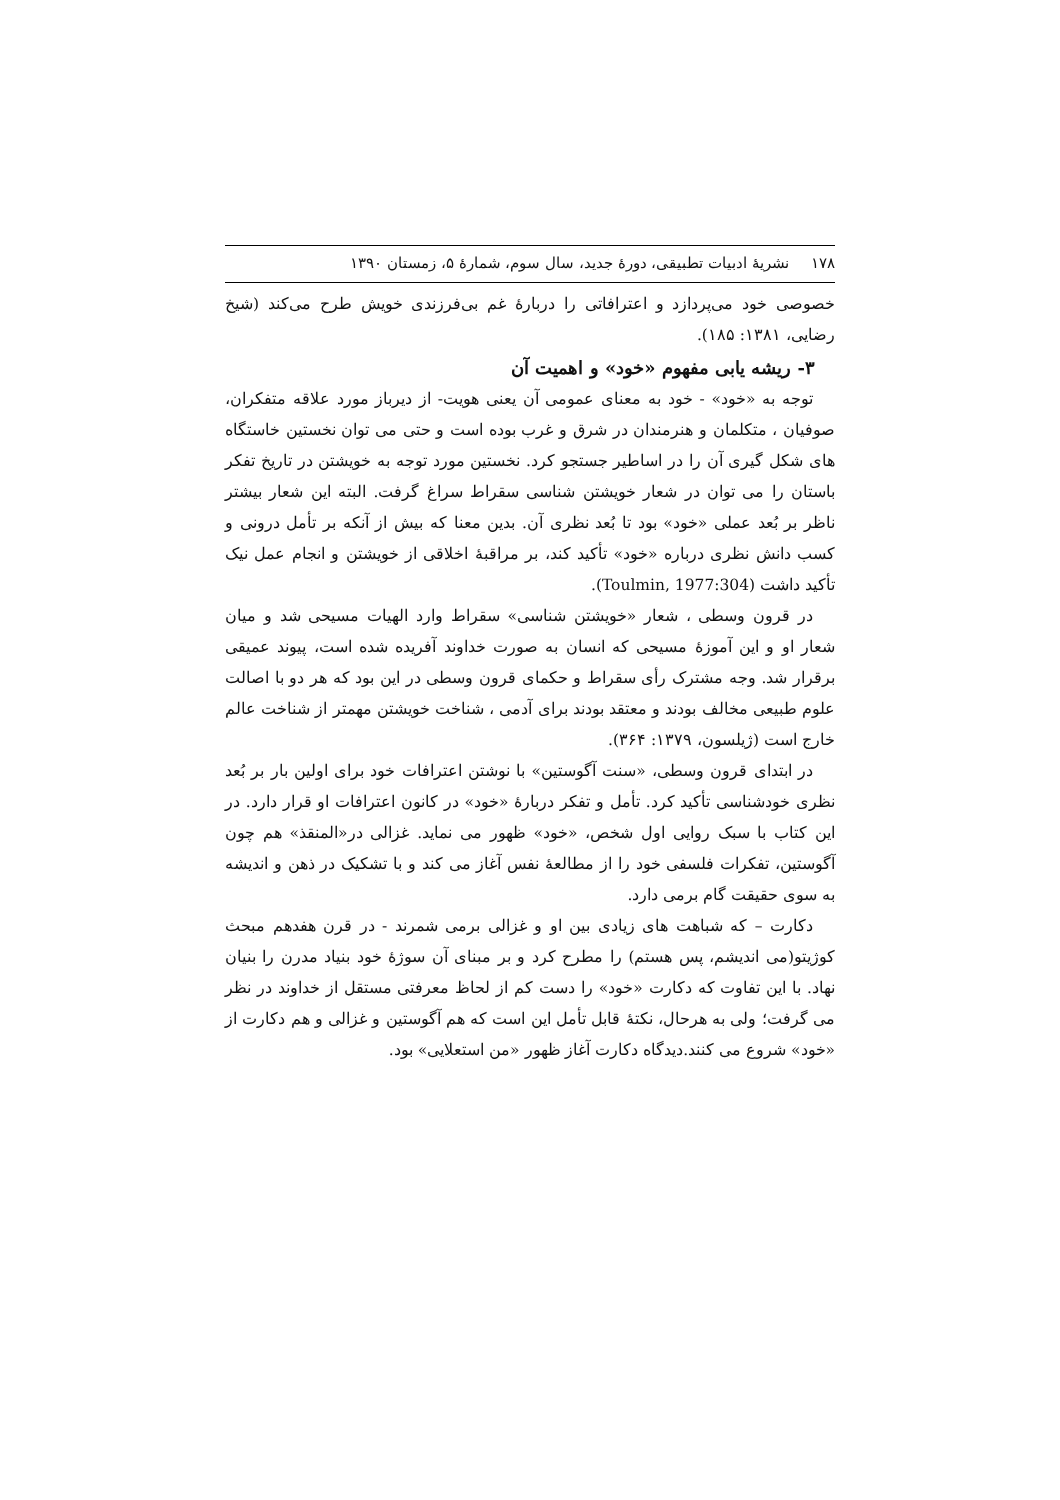۱۷۸ نشریهٔ ادبیات تطبیقی، دورهٔ جدید، سال سوم، شمارهٔ ۵، زمستان ۱۳۹۰
خصوصی خود می‌پردازد و اعترافاتی را دربارهٔ غم بی‌فرزندی خویش طرح می‌کند (شیخ رضایی، ۱۳۸۱: ۱۸۵).
۳- ریشه یابی مفهوم «خود» و اهمیت آن
توجه به «خود» - خود به معنای عمومی آن یعنی هویت- از دیرباز مورد علاقه متفکران، صوفیان ، متکلمان و هنرمندان در شرق و غرب بوده است و حتی می توان نخستین خاستگاه های شکل گیری آن را در اساطیر جستجو کرد. نخستین مورد توجه به خویشتن در تاریخ تفکر باستان را می توان در شعار خویشتن شناسی سقراط سراغ گرفت. البته این شعار بیشتر ناظر بر بُعد عملی «خود» بود تا بُعد نظری آن. بدین معنا که بیش از آنکه بر تأمل درونی و کسب دانش نظری درباره «خود» تأکید کند، بر مراقبهٔ اخلاقی از خویشتن و انجام عمل نیک تأکید داشت (Toulmin, 1977:304).
در قرون وسطی ، شعار «خویشتن شناسی» سقراط وارد الهیات مسیحی شد و میان شعار او و این آموزهٔ مسیحی که انسان به صورت خداوند آفریده شده است، پیوند عمیقی برقرار شد. وجه مشترک رأی سقراط و حکمای قرون وسطی در این بود که هر دو با اصالت علوم طبیعی مخالف بودند و معتقد بودند برای آدمی ، شناخت خویشتن مهمتر از شناخت عالم خارج است (ژیلسون، ۱۳۷۹: ۳۶۴).
در ابتدای قرون وسطی، «سنت آگوستین» با نوشتن اعترافات خود برای اولین بار بر بُعد نظری خودشناسی تأکید کرد. تأمل و تفکر دربارهٔ «خود» در کانون اعترافات او قرار دارد. در این کتاب با سبک روایی اول شخص، «خود» ظهور می نماید. غزالی در«المنقذ» هم چون آگوستین، تفکرات فلسفی خود را از مطالعهٔ نفس آغاز می کند و با تشکیک در ذهن و اندیشه به سوی حقیقت گام برمی دارد.
دکارت – که شباهت های زیادی بین او و غزالی برمی شمرند - در قرن هفدهم مبحث کوژیتو(می اندیشم، پس هستم) را مطرح کرد و بر مبنای آن سوژهٔ خود بنیاد مدرن را بنیان نهاد. با این تفاوت که دکارت «خود» را دست کم از لحاظ معرفتی مستقل از خداوند در نظر می گرفت؛ ولی به هرحال، نکتهٔ قابل تأمل این است که هم آگوستین و غزالی و هم دکارت از «خود» شروع می کنند.دیدگاه دکارت آغاز ظهور «من استعلایی» بود.